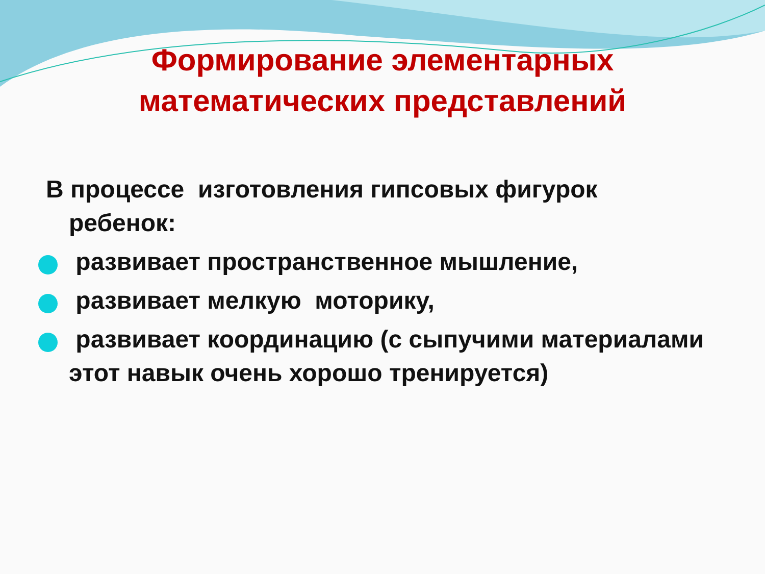Формирование элементарных
математических представлений
В процессе изготовления гипсовых фигурок ребенок:
развивает пространственное мышление,
развивает мелкую моторику,
развивает координацию (с сыпучими материалами этот навык очень хорошо тренируется)